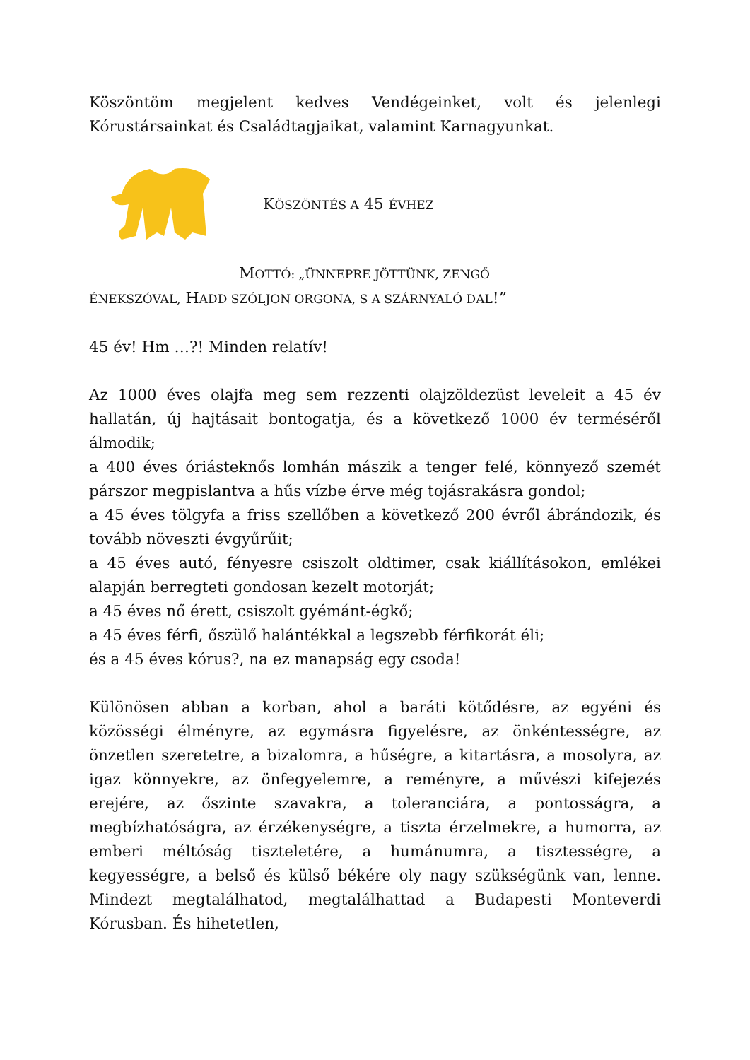Köszöntöm megjelent kedves Vendégeinket, volt és jelenlegi Kórustársainkat és Családtagjaikat, valamint Karnagyunkat.
KÖSZÖNTÉS A 45 ÉVHEZ
MOTTÓ: „ÜNNEPRE JÖTTÜNK, ZENGŐ
ÉNEKSZÓVAL, HADD SZÓLJON ORGONA, S A SZÁRNYALÓ DAL!”
45 év! Hm …?! Minden relatív!
Az 1000 éves olajfa meg sem rezzenti olajzöldezüst leveleit a 45 év hallatán, új hajtásait bontogatja, és a következő 1000 év terméséről álmodik;
a 400 éves óriásteknős lomhán mászik a tenger felé, könnyező szemét párszor megpislantva a hűs vízbe érve még tojásrakásra gondol;
a 45 éves tölgyfa a friss szellőben a következő 200 évről ábrándozik, és tovább növeszti évgyűrűit;
a 45 éves autó, fényesre csiszolt oldtimer, csak kiállításokon, emlékei alapján berregteti gondosan kezelt motorját;
a 45 éves nő érett, csiszolt gyémánt-égkő;
a 45 éves férfi, őszülő halántékkal a legszebb férfikorát éli;
és a 45 éves kórus?, na ez manapság egy csoda!
Különösen abban a korban, ahol a baráti kötődésre, az egyéni és közösségi élményre, az egymásra figyelésre, az önkéntességre, az önzetlen szeretetre, a bizalomra, a hűségre, a kitartásra, a mosolyra, az igaz könnyekre, az önfegyelemre, a reményre, a művészi kifejezés erejére, az őszinte szavakra, a toleranciára, a pontosságra, a megbízhatóságra, az érzékenységre, a tiszta érzelmekre, a humorra, az emberi méltóság tiszteletére, a humánumra, a tisztességre, a kegyességre, a belső és külső békére oly nagy szükségünk van, lenne. Mindezt megtalálhatod, megtalálhattad a Budapesti Monteverdi Kórusban. És hihetetlen,